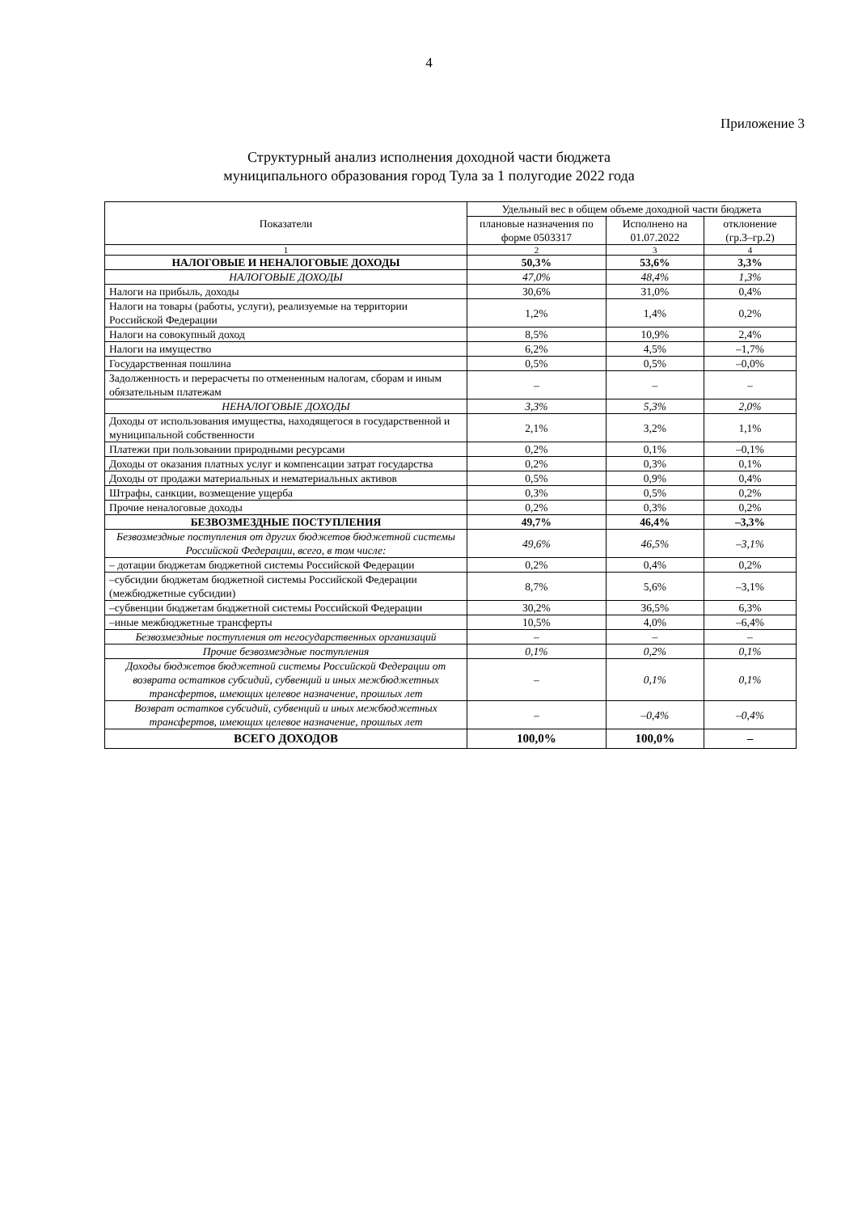4
Приложение 3
Структурный анализ исполнения доходной части бюджета
муниципального образования город Тула за 1 полугодие 2022 года
| Показатели | Удельный вес в общем объеме доходной части бюджета | | |
| --- | --- | --- | --- |
| | плановые назначения по форме 0503317 | Исполнено на 01.07.2022 | отклонение (гр.3–гр.2) |
| 1 | 2 | 3 | 4 |
| НАЛОГОВЫЕ И НЕНАЛОГОВЫЕ ДОХОДЫ | 50,3% | 53,6% | 3,3% |
| НАЛОГОВЫЕ ДОХОДЫ | 47,0% | 48,4% | 1,3% |
| Налоги на прибыль, доходы | 30,6% | 31,0% | 0,4% |
| Налоги на товары (работы, услуги), реализуемые на территории Российской Федерации | 1,2% | 1,4% | 0,2% |
| Налоги на совокупный доход | 8,5% | 10,9% | 2,4% |
| Налоги на имущество | 6,2% | 4,5% | –1,7% |
| Государственная пошлина | 0,5% | 0,5% | –0,0% |
| Задолженность и перерасчеты по отмененным налогам, сборам и иным обязательным платежам | – | – | – |
| НЕНАЛОГОВЫЕ ДОХОДЫ | 3,3% | 5,3% | 2,0% |
| Доходы от использования имущества, находящегося в государственной и муниципальной собственности | 2,1% | 3,2% | 1,1% |
| Платежи при пользовании природными ресурсами | 0,2% | 0,1% | –0,1% |
| Доходы от оказания платных услуг и компенсации затрат государства | 0,2% | 0,3% | 0,1% |
| Доходы от продажи материальных и нематериальных активов | 0,5% | 0,9% | 0,4% |
| Штрафы, санкции, возмещение ущерба | 0,3% | 0,5% | 0,2% |
| Прочие неналоговые доходы | 0,2% | 0,3% | 0,2% |
| БЕЗВОЗМЕЗДНЫЕ ПОСТУПЛЕНИЯ | 49,7% | 46,4% | –3,3% |
| Безвозмездные поступления от других бюджетов бюджетной системы Российской Федерации, всего, в том числе: | 49,6% | 46,5% | –3,1% |
| – дотации бюджетам бюджетной системы Российской Федерации | 0,2% | 0,4% | 0,2% |
| –субсидии бюджетам бюджетной системы Российской Федерации (межбюджетные субсидии) | 8,7% | 5,6% | –3,1% |
| –субвенции бюджетам бюджетной системы Российской Федерации | 30,2% | 36,5% | 6,3% |
| –иные межбюджетные трансферты | 10,5% | 4,0% | –6,4% |
| Безвозмездные поступления от негосударственных организаций | – | – | – |
| Прочие безвозмездные поступления | 0,1% | 0,2% | 0,1% |
| Доходы бюджетов бюджетной системы Российской Федерации от возврата остатков субсидий, субвенций и иных межбюджетных трансфертов, имеющих целевое назначение, прошлых лет | – | 0,1% | 0,1% |
| Возврат остатков субсидий, субвенций и иных межбюджетных трансфертов, имеющих целевое назначение, прошлых лет | – | –0,4% | –0,4% |
| ВСЕГО ДОХОДОВ | 100,0% | 100,0% | – |